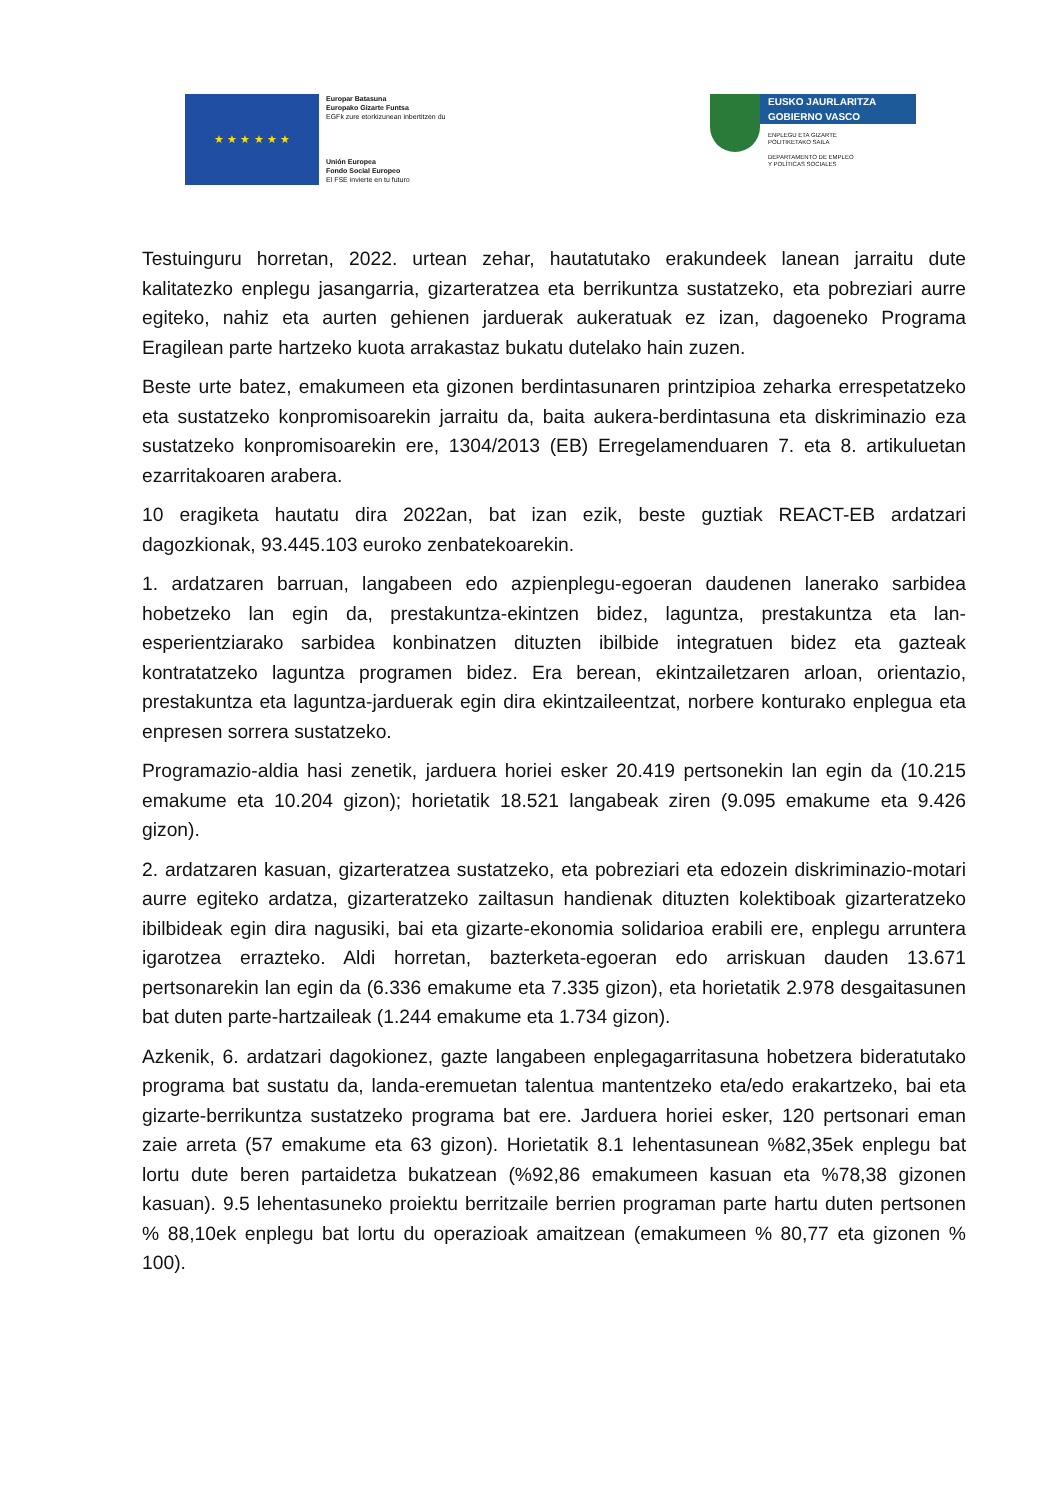★ ★ ★ ★ ★ ★
Europar Batasuna
Europako Gizarte Funtsa
EGFk zure etorkizunean inbertitzen du
Unión Europea
Fondo Social Europeo
El FSE invierte en tu futuro
EUSKO JAURLARITZA
GOBIERNO VASCO
ENPLEGU ETA GIZARTE
POLITIKETAKO SAILA
DEPARTAMENTO DE EMPLEO
Y POLÍTICAS SOCIALES
Testuinguru horretan, 2022. urtean zehar, hautatutako erakundeek lanean jarraitu dute kalitatezko enplegu jasangarria, gizarteratzea eta berrikuntza sustatzeko, eta pobreziari aurre egiteko, nahiz eta aurten gehienen jarduerak aukeratuak ez izan, dagoeneko Programa Eragilean parte hartzeko kuota arrakastaz bukatu dutelako hain zuzen.
Beste urte batez, emakumeen eta gizonen berdintasunaren printzipioa zeharka errespetatzeko eta sustatzeko konpromisoarekin jarraitu da, baita aukera-berdintasuna eta diskriminazio eza sustatzeko konpromisoarekin ere, 1304/2013 (EB) Erregelamenduaren 7. eta 8. artikuluetan ezarritakoaren arabera.
10 eragiketa hautatu dira 2022an, bat izan ezik, beste guztiak REACT-EB ardatzari dagozkionak, 93.445.103 euroko zenbatekoarekin.
1. ardatzaren barruan, langabeen edo azpienplegu-egoeran daudenen lanerako sarbidea hobetzeko lan egin da, prestakuntza-ekintzen bidez, laguntza, prestakuntza eta lan-esperientziarako sarbidea konbinatzen dituzten ibilbide integratuen bidez eta gazteak kontratatzeko laguntza programen bidez. Era berean, ekintzailetzaren arloan, orientazio, prestakuntza eta laguntza-jarduerak egin dira ekintzaileentzat, norbere konturako enplegua eta enpresen sorrera sustatzeko.
Programazio-aldia hasi zenetik, jarduera horiei esker 20.419 pertsonekin lan egin da (10.215 emakume eta 10.204 gizon); horietatik 18.521 langabeak ziren (9.095 emakume eta 9.426 gizon).
2. ardatzaren kasuan, gizarteratzea sustatzeko, eta pobreziari eta edozein diskriminazio-motari aurre egiteko ardatza, gizarteratzeko zailtasun handienak dituzten kolektiboak gizarteratzeko ibilbideak egin dira nagusiki, bai eta gizarte-ekonomia solidarioa erabili ere, enplegu arruntera igarotzea errazteko. Aldi horretan, bazterketa-egoeran edo arriskuan dauden 13.671 pertsonarekin lan egin da (6.336 emakume eta 7.335 gizon), eta horietatik 2.978 desgaitasunen bat duten parte-hartzaileak (1.244 emakume eta 1.734 gizon).
Azkenik, 6. ardatzari dagokionez, gazte langabeen enplegagarritasuna hobetzera bideratutako programa bat sustatu da, landa-eremuetan talentua mantentzeko eta/edo erakartzeko, bai eta gizarte-berrikuntza sustatzeko programa bat ere. Jarduera horiei esker, 120 pertsonari eman zaie arreta (57 emakume eta 63 gizon). Horietatik 8.1 lehentasunean %82,35ek enplegu bat lortu dute beren partaidetza bukatzean (%92,86 emakumeen kasuan eta %78,38 gizonen kasuan). 9.5 lehentasuneko proiektu berritzaile berrien programan parte hartu duten pertsonen % 88,10ek enplegu bat lortu du operazioak amaitzean (emakumeen % 80,77 eta gizonen % 100).